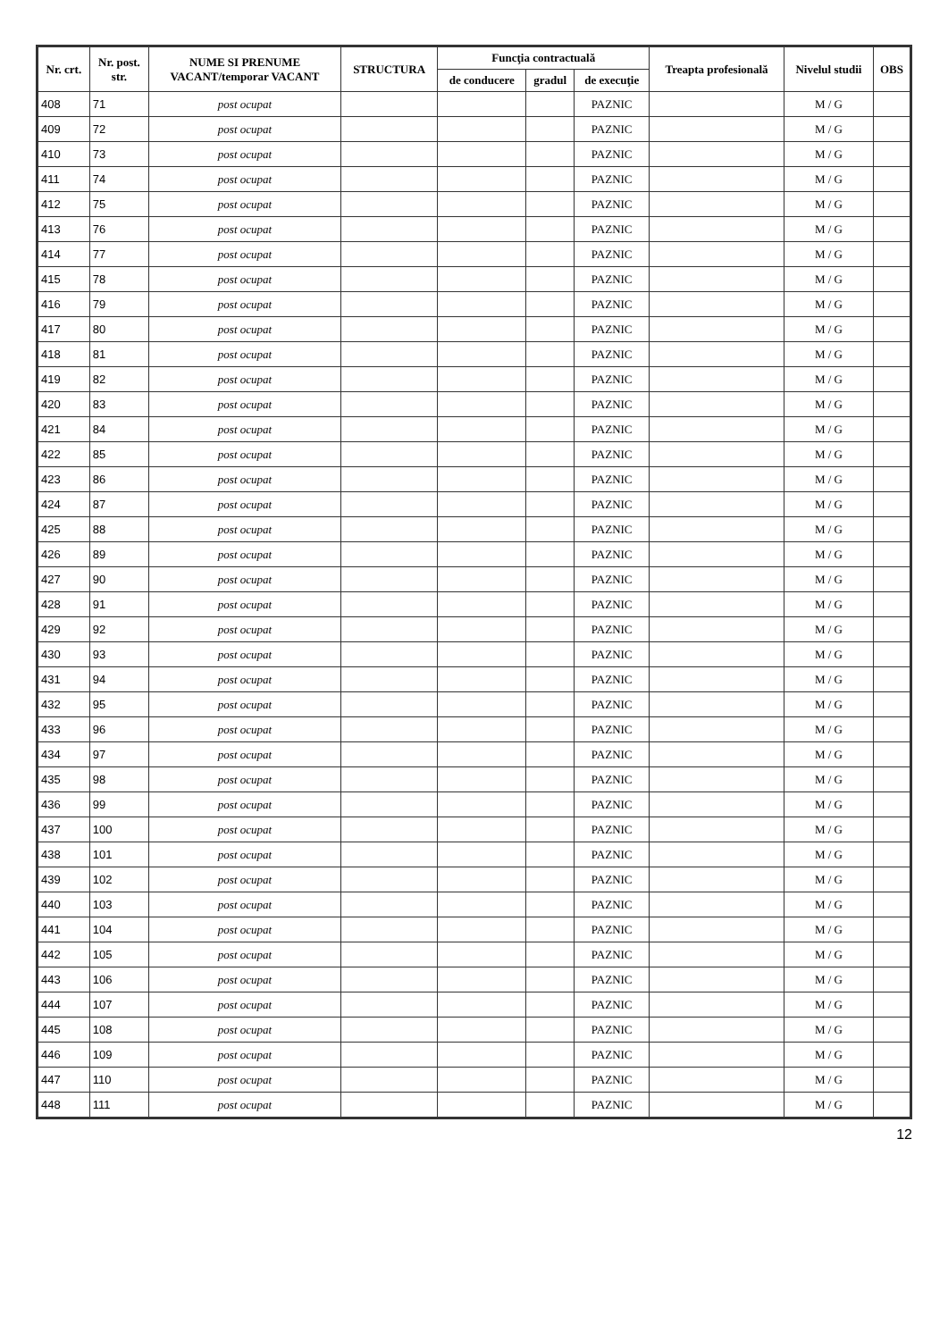| Nr. crt. | Nr. post. str. | NUME SI PRENUME VACANT/temporar VACANT | STRUCTURA | Funcţia contractuală | | | Treapta profesională | Nivelul studii | OBS |
| --- | --- | --- | --- | --- | --- | --- | --- | --- | --- |
| | | | | de conducere | gradul | de execuţie | | | |
| 408 | 71 | post ocupat | | | | PAZNIC | | M / G | |
| 409 | 72 | post ocupat | | | | PAZNIC | | M / G | |
| 410 | 73 | post ocupat | | | | PAZNIC | | M / G | |
| 411 | 74 | post ocupat | | | | PAZNIC | | M / G | |
| 412 | 75 | post ocupat | | | | PAZNIC | | M / G | |
| 413 | 76 | post ocupat | | | | PAZNIC | | M / G | |
| 414 | 77 | post ocupat | | | | PAZNIC | | M / G | |
| 415 | 78 | post ocupat | | | | PAZNIC | | M / G | |
| 416 | 79 | post ocupat | | | | PAZNIC | | M / G | |
| 417 | 80 | post ocupat | | | | PAZNIC | | M / G | |
| 418 | 81 | post ocupat | | | | PAZNIC | | M / G | |
| 419 | 82 | post ocupat | | | | PAZNIC | | M / G | |
| 420 | 83 | post ocupat | | | | PAZNIC | | M / G | |
| 421 | 84 | post ocupat | | | | PAZNIC | | M / G | |
| 422 | 85 | post ocupat | | | | PAZNIC | | M / G | |
| 423 | 86 | post ocupat | | | | PAZNIC | | M / G | |
| 424 | 87 | post ocupat | | | | PAZNIC | | M / G | |
| 425 | 88 | post ocupat | | | | PAZNIC | | M / G | |
| 426 | 89 | post ocupat | | | | PAZNIC | | M / G | |
| 427 | 90 | post ocupat | | | | PAZNIC | | M / G | |
| 428 | 91 | post ocupat | | | | PAZNIC | | M / G | |
| 429 | 92 | post ocupat | | | | PAZNIC | | M / G | |
| 430 | 93 | post ocupat | | | | PAZNIC | | M / G | |
| 431 | 94 | post ocupat | | | | PAZNIC | | M / G | |
| 432 | 95 | post ocupat | | | | PAZNIC | | M / G | |
| 433 | 96 | post ocupat | | | | PAZNIC | | M / G | |
| 434 | 97 | post ocupat | | | | PAZNIC | | M / G | |
| 435 | 98 | post ocupat | | | | PAZNIC | | M / G | |
| 436 | 99 | post ocupat | | | | PAZNIC | | M / G | |
| 437 | 100 | post ocupat | | | | PAZNIC | | M / G | |
| 438 | 101 | post ocupat | | | | PAZNIC | | M / G | |
| 439 | 102 | post ocupat | | | | PAZNIC | | M / G | |
| 440 | 103 | post ocupat | | | | PAZNIC | | M / G | |
| 441 | 104 | post ocupat | | | | PAZNIC | | M / G | |
| 442 | 105 | post ocupat | | | | PAZNIC | | M / G | |
| 443 | 106 | post ocupat | | | | PAZNIC | | M / G | |
| 444 | 107 | post ocupat | | | | PAZNIC | | M / G | |
| 445 | 108 | post ocupat | | | | PAZNIC | | M / G | |
| 446 | 109 | post ocupat | | | | PAZNIC | | M / G | |
| 447 | 110 | post ocupat | | | | PAZNIC | | M / G | |
| 448 | 111 | post ocupat | | | | PAZNIC | | M / G | |
12